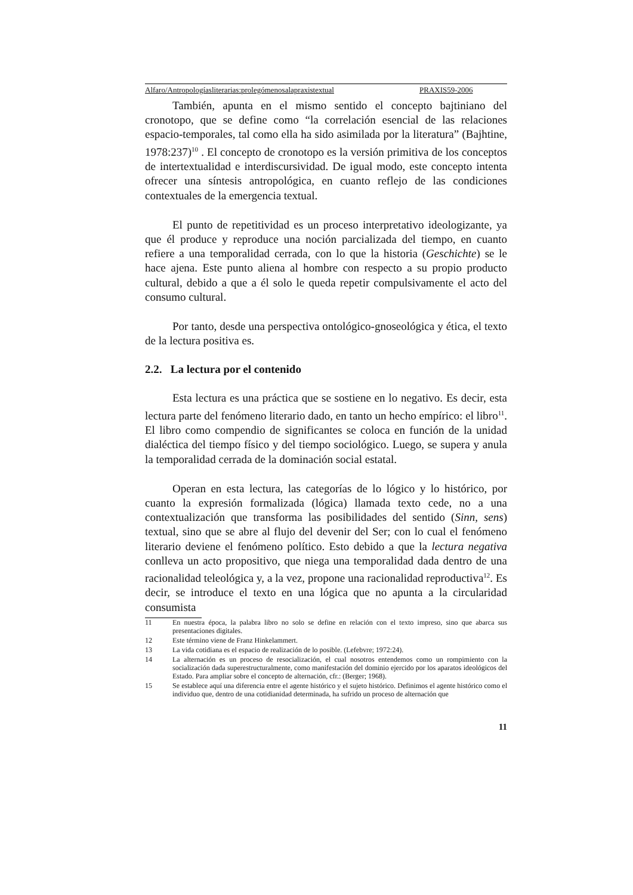Alfaro/Antropologíasliterarias:prolegómenosalapraxistextual PRAXIS59-2006
También, apunta en el mismo sentido el concepto bajtiniano del cronotopo, que se define como “la correlación esencial de las relaciones espacio-temporales, tal como ella ha sido asimilada por la literatura” (Bajhtine, 1978:237)<sup>10</sup> . El concepto de cronotopo es la versión primitiva de los conceptos de intertextualidad e interdiscursividad. De igual modo, este concepto intenta ofrecer una síntesis antropológica, en cuanto reflejo de las condiciones contextuales de la emergencia textual.
El punto de repetitividad es un proceso interpretativo ideologizante, ya que él produce y reproduce una noción parcializada del tiempo, en cuanto refiere a una temporalidad cerrada, con lo que la historia (Geschichte) se le hace ajena. Este punto aliena al hombre con respecto a su propio producto cultural, debido a que a él solo le queda repetir compulsivamente el acto del consumo cultural.
Por tanto, desde una perspectiva ontológico-gnoseológica y ética, el texto de la lectura positiva es.
2.2. La lectura por el contenido
Esta lectura es una práctica que se sostiene en lo negativo. Es decir, esta lectura parte del fenómeno literario dado, en tanto un hecho empírico: el libro<sup>11</sup>. El libro como compendio de significantes se coloca en función de la unidad dialéctica del tiempo físico y del tiempo sociológico. Luego, se supera y anula la temporalidad cerrada de la dominación social estatal.
Operan en esta lectura, las categorías de lo lógico y lo histórico, por cuanto la expresión formalizada (lógica) llamada texto cede, no a una contextualización que transforma las posibilidades del sentido (Sinn, sens) textual, sino que se abre al flujo del devenir del Ser; con lo cual el fenómeno literario deviene el fenómeno político. Esto debido a que la lectura negativa conlleva un acto propositivo, que niega una temporalidad dada dentro de una racionalidad teleológica y, a la vez, propone una racionalidad reproductiva<sup>12</sup>. Es decir, se introduce el texto en una lógica que no apunta a la circularidad consumista
11 En nuestra época, la palabra libro no solo se define en relación con el texto impreso, sino que abarca sus presentaciones digitales.
12 Este término viene de Franz Hinkelammert.
13 La vida cotidiana es el espacio de realización de lo posible. (Lefebvre; 1972:24).
14 La alternación es un proceso de resocialización, el cual nosotros entendemos como un rompimiento con la socialización dada superestructuralmente, como manifestación del dominio ejercido por los aparatos ideológicos del Estado. Para ampliar sobre el concepto de alternación, cfr.: (Berger; 1968).
15 Se establece aquí una diferencia entre el agente histórico y el sujeto histórico. Definimos el agente histórico como el individuo que, dentro de una cotidianidad determinada, ha sufrido un proceso de alternación que
11